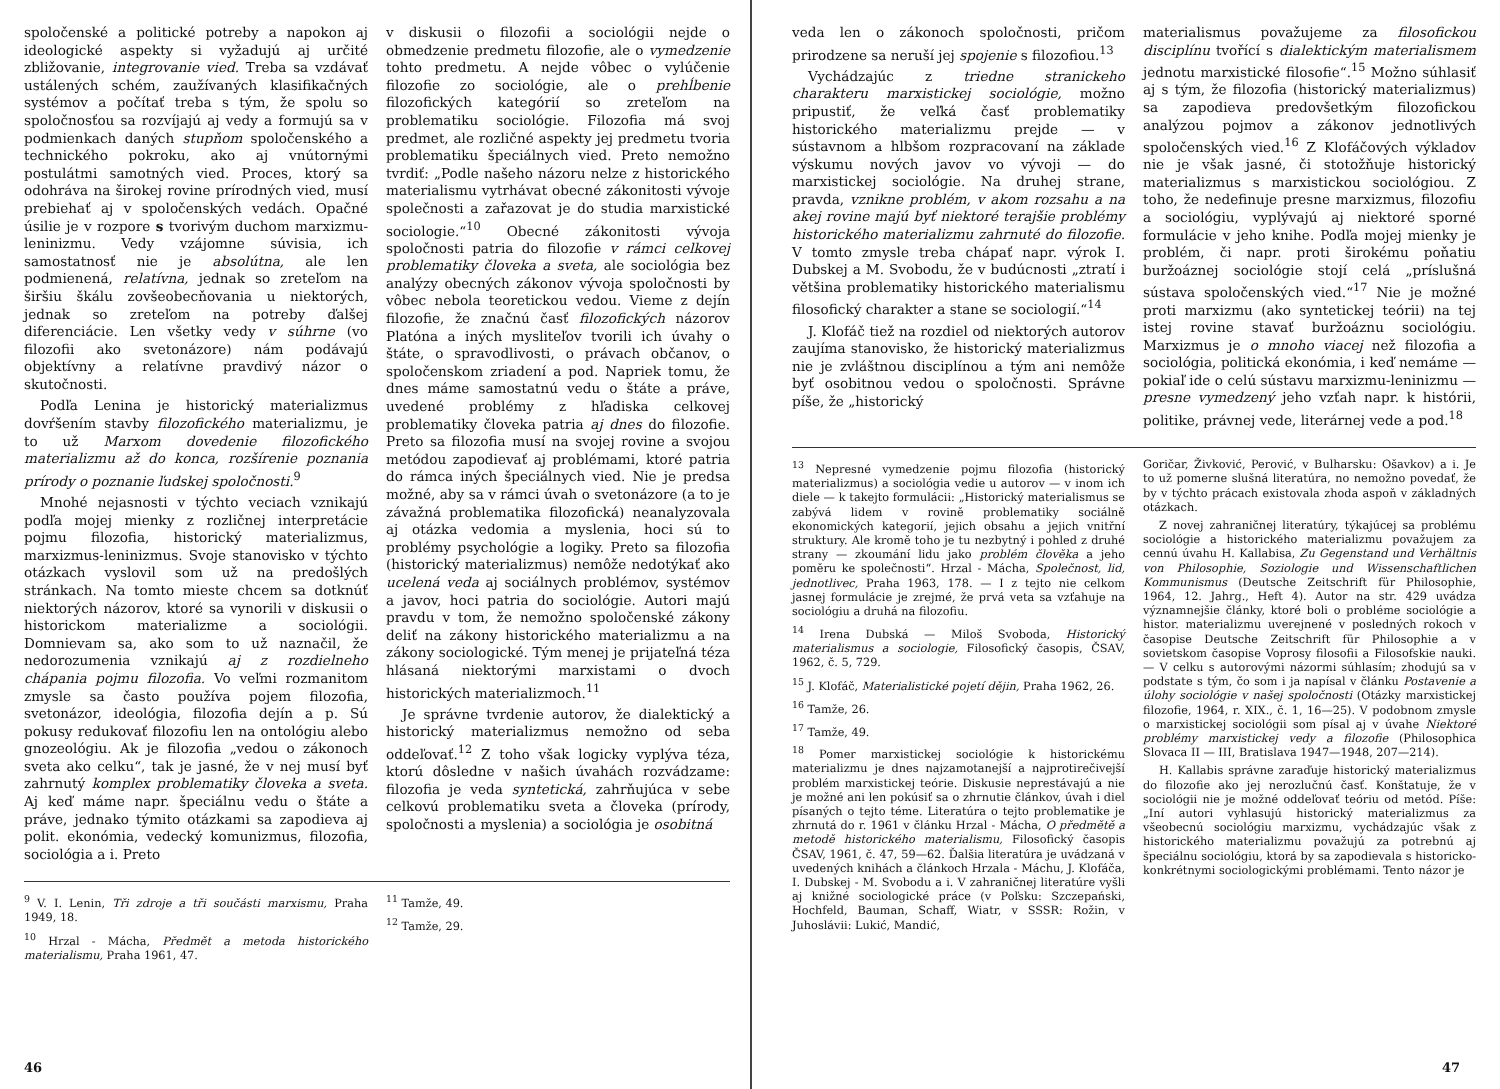spoločenské a politické potreby a napokon aj ideologické aspekty si vyžadujú aj určité zbližovanie, integrovanie vied. Treba sa vzdávať ustálených schém, zaužívaných klasifikačných systémov a počítať treba s tým, že spolu so spoločnosťou sa rozvíjajú aj vedy a formujú sa v podmienkach daných stupňom spoločenského a technického pokroku, ako aj vnútornými postulátmi samotných vied. Proces, ktorý sa odohráva na širokej rovine prírodných vied, musí prebiehať aj v spoločenských vedách. Opačné úsilie je v rozpore s tvorivým duchom marxizmu-leninizmu. Vedy vzájomne súvisia, ich samostatnosť nie je absolútna, ale len podmienená, relatívna, jednak so zreteľom na širšiu škálu zovšeobecňovania u niektorých, jednak so zreteľom na potreby ďalšej diferenciácie. Len všetky vedy v súhrne (vo filozofii ako svetonázore) nám podávajú objektívny a relatívne pravdivý názor o skutočnosti.
Podľa Lenina je historický materializmus dovŕšením stavby filozofického materializmu, je to už Marxom dovedenie filozofického materializmu až do konca, rozšírenie poznania prírody o poznanie ľudskej spoločnosti.<sup>9</sup>
Mnohé nejasnosti v týchto veciach vznikajú podľa mojej mienky z rozličnej interpretácie pojmu filozofia, historický materializmus, marxizmus-leninizmus. Svoje stanovisko v týchto otázkach vyslovil som už na predošlých stránkach. Na tomto mieste chcem sa dotknúť niektorých názorov, ktoré sa vynorili v diskusii o historickom materializme a sociológii. Domnievam sa, ako som to už naznačil, že nedorozumenia vznikajú aj z rozdielneho chápania pojmu filozofia. Vo veľmi rozmanitom zmysle sa často používa pojem filozofia, svetonázor, ideológia, filozofia dejín a p. Sú pokusy redukovať filozofiu len na ontológiu alebo gnozeológiu. Ak je filozofia „vedou o zákonoch sveta ako celku“, tak je jasné, že v nej musí byť zahrnutý komplex problematiky človeka a sveta. Aj keď máme napr. špeciálnu vedu o štáte a práve, jednako týmito otázkami sa zapodieva aj polit. ekonómia, vedecký komunizmus, filozofia, sociológia a i. Preto
v diskusii o filozofii a sociológii nejde o obmedzenie predmetu filozofie, ale o vymedzenie tohto predmetu. A nejde vôbec o vylúčenie filozofie zo sociológie, ale o prehĺbenie filozofických kategórií so zreteľom na problematiku sociológie. Filozofia má svoj predmet, ale rozličné aspekty jej predmetu tvoria problematiku špeciálnych vied. Preto nemožno tvrdiť: „Podle našeho názoru nelze z historického materialismu vytrhávat obecné zákonitosti vývoje společnosti a zařazovat je do studia marxistické sociologie.“<sup>10</sup> Obecné zákonitosti vývoja spoločnosti patria do filozofie v rámci celkovej problematiky človeka a sveta, ale sociológia bez analýzy obecných zákonov vývoja spoločnosti by vôbec nebola teoretickou vedou. Vieme z dejín filozofie, že značnú časť filozofických názorov Platóna a iných mysliteľov tvorili ich úvahy o štáte, o spravodlivosti, o právach občanov, o spoločenskom zriadení a pod. Napriek tomu, že dnes máme samostatnú vedu o štáte a práve, uvedené problémy z hľadiska celkovej problematiky človeka patria aj dnes do filozofie. Preto sa filozofia musí na svojej rovine a svojou metódou zapodievať aj problémami, ktoré patria do rámca iných špeciálnych vied. Nie je predsa možné, aby sa v rámci úvah o svetonázore (a to je závažná problematika filozofická) neanalyzovala aj otázka vedomia a myslenia, hoci sú to problémy psychológie a logiky. Preto sa filozofia (historický materializmus) nemôže nedotýkať ako ucelená veda aj sociálnych problémov, systémov a javov, hoci patria do sociológie. Autori majú pravdu v tom, že nemožno spoločenské zákony deliť na zákony historického materializmu a na zákony sociologické. Tým menej je prijateľná téza hlásaná niektorými marxistami o dvoch historických materializmoch.<sup>11</sup>
Je správne tvrdenie autorov, že dialektický a historický materializmus nemožno od seba oddeľovať.<sup>12</sup> Z toho však logicky vyplýva téza, ktorú dôsledne v našich úvahách rozvádzame: filozofia je veda syntetická, zahrňujúca v sebe celkovú problematiku sveta a človeka (prírody, spoločnosti a myslenia) a sociológia je osobitná
<sup>9</sup> V. I. Lenin, Tři zdroje a tři součásti marxismu, Praha 1949, 18.
<sup>10</sup> Hrzal - Mácha, Předmět a metoda historického materialismu, Praha 1961, 47.
<sup>11</sup> Tamže, 49.
<sup>12</sup> Tamže, 29.
46
veda len o zákonoch spoločnosti, pričom prirodzene sa neruší jej spojenie s filozofiou.<sup>13</sup>
Vychádzajúc z triedne stranickeho charakteru marxistickej sociológie, možno pripustiť, že veľká časť problematiky historického materializmu prejde — v sústavnom a hlbšom rozpracovaní na základe výskumu nových javov vo vývoji — do marxistickej sociológie. Na druhej strane, pravda, vznikne problém, v akom rozsahu a na akej rovine majú byť niektoré terajšie problémy historického materializmu zahrnuté do filozofie. V tomto zmysle treba chápať napr. výrok I. Dubskej a M. Svobodu, že v budúcnosti „ztratí i většina problematiky historického materialismu filosofický charakter a stane se sociologií.“<sup>14</sup>
J. Klofáč tiež na rozdiel od niektorých autorov zaujíma stanovisko, že historický materializmus nie je zvláštnou disciplínou a tým ani nemôže byť osobitnou vedou o spoločnosti. Správne píše, že „historický
materialismus považujeme za filosofickou disciplínu tvořící s dialektickým materialismem jednotu marxistické filosofie“.<sup>15</sup> Možno súhlasiť aj s tým, že filozofia (historický materializmus) sa zapodieva predovšetkým filozofickou analýzou pojmov a zákonov jednotlivých spoločenských vied.<sup>16</sup> Z Klofáčových výkladov nie je však jasné, či stotožňuje historický materializmus s marxistickou sociológiou. Z toho, že nedefinuje presne marxizmus, filozofiu a sociológiu, vyplývajú aj niektoré sporné formulácie v jeho knihe. Podľa mojej mienky je problém, či napr. proti širokému poňatiu buržoáznej sociológie stojí celá „príslušná sústava spoločenských vied.“<sup>17</sup> Nie je možné proti marxizmu (ako syntetickej teórii) na tej istej rovine stavať buržoáznu sociológiu. Marxizmus je o mnoho viacej než filozofia a sociológia, politická ekonómia, i keď nemáme — pokiaľ ide o celú sústavu marxizmu-leninizmu — presne vymedzený jeho vzťah napr. k histórii, politike, právnej vede, literárnej vede a pod.<sup>18</sup>
<sup>13</sup> Nepresné vymedzenie pojmu filozofia (historický materializmus) a sociológia vedie u autorov — v inom ich diele — k takejto formulácii: „Historický materialismus se zabývá lidem v rovině problematiky sociálně ekonomických kategorií, jejich obsahu a jejich vnitřní struktury. Ale kromě toho je tu nezbytný i pohled z druhé strany — zkoumání lidu jako problém člověka a jeho poměru ke společnosti“. Hrzal - Mácha, Společnost, lid, jednotlivec, Praha 1963, 178. — I z tejto nie celkom jasnej formulácie je zrejmé, že prvá veta sa vzťahuje na sociológiu a druhá na filozofiu.
<sup>14</sup> Irena Dubská — Miloš Svoboda, Historický materialismus a sociologie, Filosofický časopis, ČSAV, 1962, č. 5, 729.
<sup>15</sup> J. Klofáč, Materialistické pojetí dějin, Praha 1962, 26.
<sup>16</sup> Tamže, 26.
<sup>17</sup> Tamže, 49.
<sup>18</sup> Pomer marxistickej sociológie k historickému materializmu je dnes najzamotanejší a najprotirečivejší problém marxistickej teórie. Diskusie neprestávajú a nie je možné ani len pokúsiť sa o zhrnutie článkov, úvah i diel písaných o tejto téme. Literatúra o tejto problematike je zhrnutá do r. 1961 v článku Hrzal - Mácha, O předmětě a metodě historického materialismu, Filosofický časopis ČSAV, 1961, č. 47, 59—62. Ďalšia literatúra je uvádzaná v uvedených knihách a článkoch Hrzala - Máchu, J. Klofáča, I. Dubskej - M. Svobodu a i. V zahraničnej literatúre vyšli aj knižné sociologické práce (v Poľsku: Szczepański, Hochfeld, Bauman, Schaff, Wiatr, v SSSR: Rožin, v Juhoslávii: Lukić, Mandić,
Goričar, Živković, Perović, v Bulharsku: Ošavkov) a i. Je to už pomerne slušná literatúra, no nemožno povedať, že by v týchto prácach existovala zhoda aspoň v základných otázkach.
Z novej zahraničnej literatúry, týkajúcej sa problému sociológie a historického materializmu považujem za cennú úvahu H. Kallabisa, Zu Gegenstand und Verhältnis von Philosophie, Soziologie und Wissenschaftlichen Kommunismus (Deutsche Zeitschrift für Philosophie, 1964, 12. Jahrg., Heft 4). Autor na str. 429 uvádza významnejšie články, ktoré boli o probléme sociológie a histor. materializmu uverejnené v posledných rokoch v časopise Deutsche Zeitschrift für Philosophie a v sovietskom časopise Voprosy filosofii a Filosofskie nauki. — V celku s autorovými názormi súhlasím; zhodujú sa v podstate s tým, čo som i ja napísal v článku Postavenie a úlohy sociológie v našej spoločnosti (Otázky marxistickej filozofie, 1964, r. XIX., č. 1, 16—25). V podobnom zmysle o marxistickej sociológii som písal aj v úvahe Niektoré problémy marxistickej vedy a filozofie (Philosophica Slovaca II — III, Bratislava 1947—1948, 207—214).
H. Kallabis správne zaraďuje historický materializmus do filozofie ako jej nerozlučnú časť. Konštatuje, že v sociológii nie je možné oddeľovať teóriu od metód. Píše: „Iní autori vyhlasujú historický materializmus za všeobecnú sociológiu marxizmu, vychádzajúc však z historického materializmu považujú za potrebnú aj špeciálnu sociológiu, ktorá by sa zapodievala s historicko-konkrétnymi sociologickými problémami. Tento názor je
47